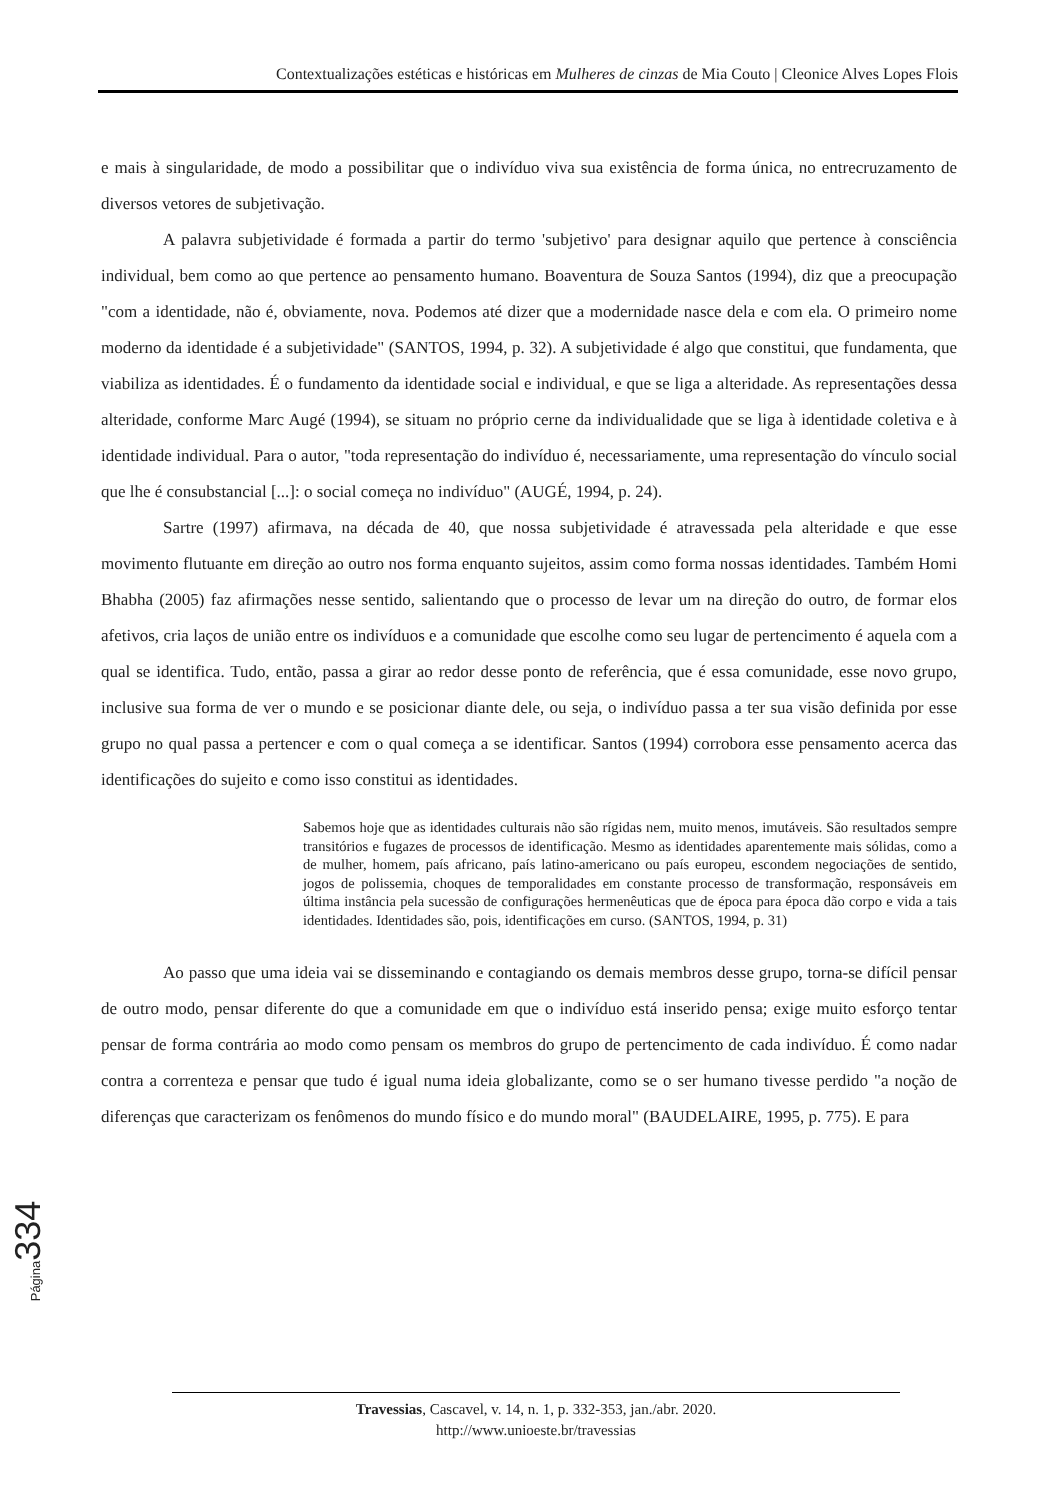Contextualizações estéticas e históricas em Mulheres de cinzas de Mia Couto | Cleonice Alves Lopes Flois
e mais à singularidade, de modo a possibilitar que o indivíduo viva sua existência de forma única, no entrecruzamento de diversos vetores de subjetivação.
A palavra subjetividade é formada a partir do termo 'subjetivo' para designar aquilo que pertence à consciência individual, bem como ao que pertence ao pensamento humano. Boaventura de Souza Santos (1994), diz que a preocupação "com a identidade, não é, obviamente, nova. Podemos até dizer que a modernidade nasce dela e com ela. O primeiro nome moderno da identidade é a subjetividade" (SANTOS, 1994, p. 32). A subjetividade é algo que constitui, que fundamenta, que viabiliza as identidades. É o fundamento da identidade social e individual, e que se liga a alteridade. As representações dessa alteridade, conforme Marc Augé (1994), se situam no próprio cerne da individualidade que se liga à identidade coletiva e à identidade individual. Para o autor, "toda representação do indivíduo é, necessariamente, uma representação do vínculo social que lhe é consubstancial [...]: o social começa no indivíduo" (AUGÉ, 1994, p. 24).
Sartre (1997) afirmava, na década de 40, que nossa subjetividade é atravessada pela alteridade e que esse movimento flutuante em direção ao outro nos forma enquanto sujeitos, assim como forma nossas identidades. Também Homi Bhabha (2005) faz afirmações nesse sentido, salientando que o processo de levar um na direção do outro, de formar elos afetivos, cria laços de união entre os indivíduos e a comunidade que escolhe como seu lugar de pertencimento é aquela com a qual se identifica. Tudo, então, passa a girar ao redor desse ponto de referência, que é essa comunidade, esse novo grupo, inclusive sua forma de ver o mundo e se posicionar diante dele, ou seja, o indivíduo passa a ter sua visão definida por esse grupo no qual passa a pertencer e com o qual começa a se identificar. Santos (1994) corrobora esse pensamento acerca das identificações do sujeito e como isso constitui as identidades.
Sabemos hoje que as identidades culturais não são rígidas nem, muito menos, imutáveis. São resultados sempre transitórios e fugazes de processos de identificação. Mesmo as identidades aparentemente mais sólidas, como a de mulher, homem, país africano, país latino-americano ou país europeu, escondem negociações de sentido, jogos de polissemia, choques de temporalidades em constante processo de transformação, responsáveis em última instância pela sucessão de configurações hermenêuticas que de época para época dão corpo e vida a tais identidades. Identidades são, pois, identificações em curso. (SANTOS, 1994, p. 31)
Ao passo que uma ideia vai se disseminando e contagiando os demais membros desse grupo, torna-se difícil pensar de outro modo, pensar diferente do que a comunidade em que o indivíduo está inserido pensa; exige muito esforço tentar pensar de forma contrária ao modo como pensam os membros do grupo de pertencimento de cada indivíduo. É como nadar contra a correnteza e pensar que tudo é igual numa ideia globalizante, como se o ser humano tivesse perdido "a noção de diferenças que caracterizam os fenômenos do mundo físico e do mundo moral" (BAUDELAIRE, 1995, p. 775). E para
Página 334
Travessias, Cascavel, v. 14, n. 1, p. 332-353, jan./abr. 2020.
http://www.unioeste.br/travessias